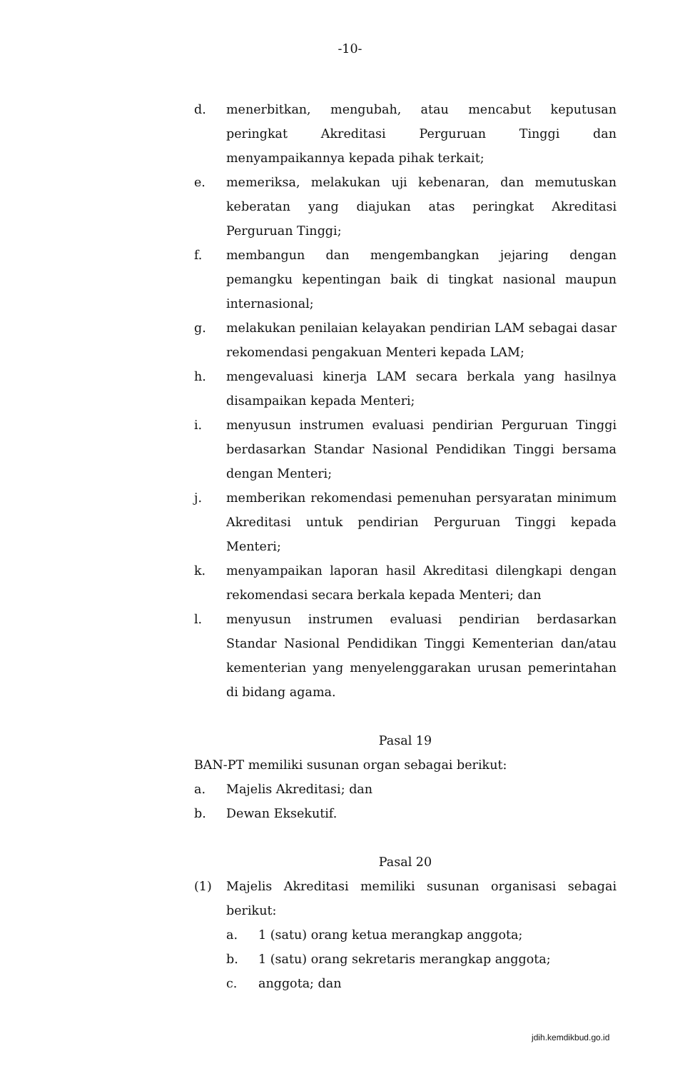-10-
d. menerbitkan, mengubah, atau mencabut keputusan peringkat Akreditasi Perguruan Tinggi dan menyampaikannya kepada pihak terkait;
e. memeriksa, melakukan uji kebenaran, dan memutuskan keberatan yang diajukan atas peringkat Akreditasi Perguruan Tinggi;
f. membangun dan mengembangkan jejaring dengan pemangku kepentingan baik di tingkat nasional maupun internasional;
g. melakukan penilaian kelayakan pendirian LAM sebagai dasar rekomendasi pengakuan Menteri kepada LAM;
h. mengevaluasi kinerja LAM secara berkala yang hasilnya disampaikan kepada Menteri;
i. menyusun instrumen evaluasi pendirian Perguruan Tinggi berdasarkan Standar Nasional Pendidikan Tinggi bersama dengan Menteri;
j. memberikan rekomendasi pemenuhan persyaratan minimum Akreditasi untuk pendirian Perguruan Tinggi kepada Menteri;
k. menyampaikan laporan hasil Akreditasi dilengkapi dengan rekomendasi secara berkala kepada Menteri; dan
l. menyusun instrumen evaluasi pendirian berdasarkan Standar Nasional Pendidikan Tinggi Kementerian dan/atau kementerian yang menyelenggarakan urusan pemerintahan di bidang agama.
Pasal 19
BAN-PT memiliki susunan organ sebagai berikut:
a. Majelis Akreditasi; dan
b. Dewan Eksekutif.
Pasal 20
(1) Majelis Akreditasi memiliki susunan organisasi sebagai berikut:
a. 1 (satu) orang ketua merangkap anggota;
b. 1 (satu) orang sekretaris merangkap anggota;
c. anggota; dan
jdih.kemdikbud.go.id